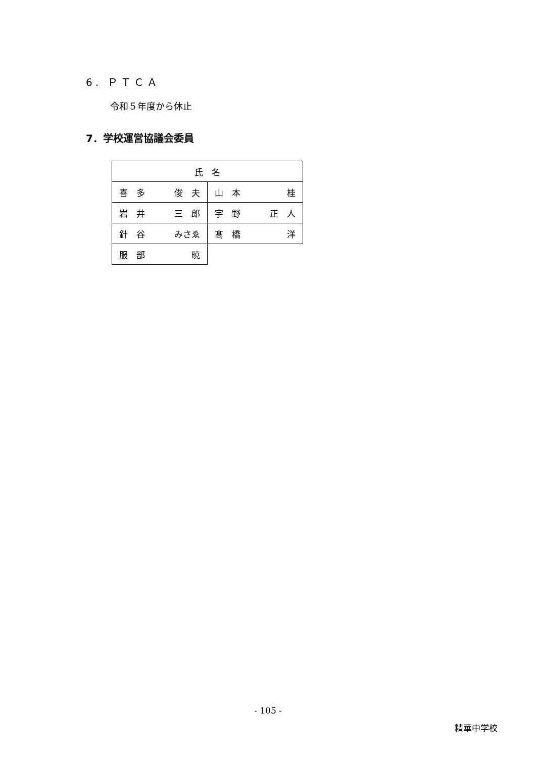6. ＰＴＣＡ
令和５年度から休止
7．学校運営協議会委員
| 氏 名 | |
| --- | --- |
| 喜 多 俊 夫 | 山 本 桂 |
| 岩 井 三 郎 | 宇 野 正 人 |
| 針 谷 みさゑ | 髙 橋 洋 |
| 服 部 暁 | |
- 105 -
精華中学校